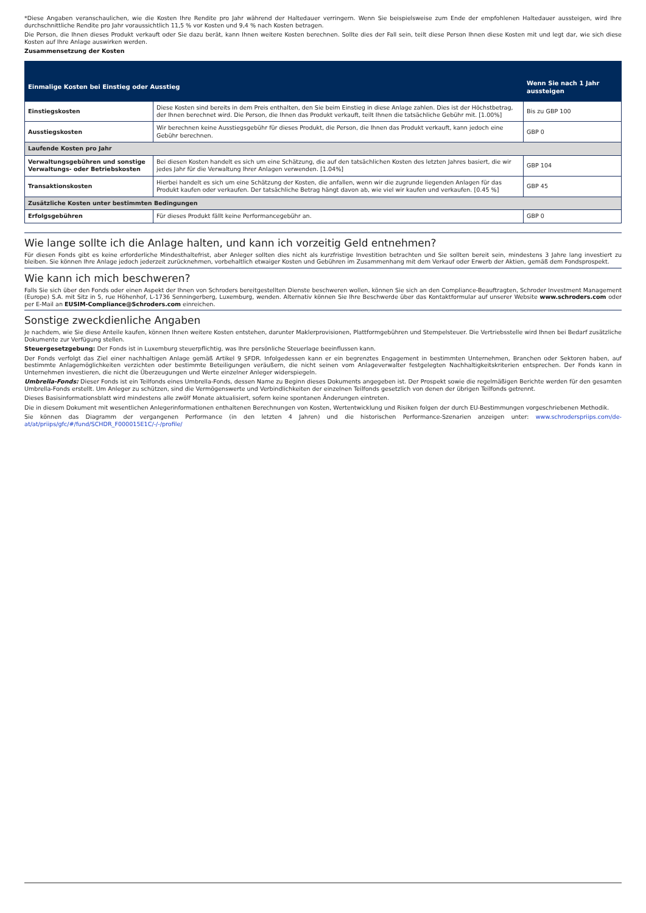*Diese Angaben veranschaulichen, wie die Kosten Ihre Rendite pro Jahr während der Haltedauer verringern. Wenn Sie beispielsweise zum Ende der empfohlenen Haltedauer aussteigen, wird Ihre durchschnittliche Rendite pro Jahr voraussichtlich 11,5 % vor Kosten und 9,4 % nach Kosten betragen.
Die Person, die Ihnen dieses Produkt verkauft oder Sie dazu berät, kann Ihnen weitere Kosten berechnen. Sollte dies der Fall sein, teilt diese Person Ihnen diese Kosten mit und legt dar, wie sich diese Kosten auf Ihre Anlage auswirken werden.
Zusammensetzung der Kosten
| Einmalige Kosten bei Einstieg oder Ausstieg | | Wenn Sie nach 1 Jahr aussteigen |
| --- | --- | --- |
| Einstiegskosten | Diese Kosten sind bereits in dem Preis enthalten, den Sie beim Einstieg in diese Anlage zahlen. Dies ist der Höchstbetrag, der Ihnen berechnet wird. Die Person, die Ihnen das Produkt verkauft, teilt Ihnen die tatsächliche Gebühr mit. [1.00%] | Bis zu GBP 100 |
| Ausstiegskosten | Wir berechnen keine Ausstiegsgebühr für dieses Produkt, die Person, die Ihnen das Produkt verkauft, kann jedoch eine Gebühr berechnen. | GBP 0 |
| Laufende Kosten pro Jahr | | |
| Verwaltungsgebühren und sonstige Verwaltungs- oder Betriebskosten | Bei diesen Kosten handelt es sich um eine Schätzung, die auf den tatsächlichen Kosten des letzten Jahres basiert, die wir jedes Jahr für die Verwaltung Ihrer Anlagen verwenden. [1.04%] | GBP 104 |
| Transaktionskosten | Hierbei handelt es sich um eine Schätzung der Kosten, die anfallen, wenn wir die zugrunde liegenden Anlagen für das Produkt kaufen oder verkaufen. Der tatsächliche Betrag hängt davon ab, wie viel wir kaufen und verkaufen. [0.45 %] | GBP 45 |
| Zusätzliche Kosten unter bestimmten Bedingungen | | |
| Erfolgsgebühren | Für dieses Produkt fällt keine Performancegebühr an. | GBP 0 |
Wie lange sollte ich die Anlage halten, und kann ich vorzeitig Geld entnehmen?
Für diesen Fonds gibt es keine erforderliche Mindesthaltefrist, aber Anleger sollten dies nicht als kurzfristige Investition betrachten und Sie sollten bereit sein, mindestens 3 Jahre lang investiert zu bleiben. Sie können Ihre Anlage jedoch jederzeit zurücknehmen, vorbehaltlich etwaiger Kosten und Gebühren im Zusammenhang mit dem Verkauf oder Erwerb der Aktien, gemäß dem Fondsprospekt.
Wie kann ich mich beschweren?
Falls Sie sich über den Fonds oder einen Aspekt der Ihnen von Schroders bereitgestellten Dienste beschweren wollen, können Sie sich an den Compliance-Beauftragten, Schroder Investment Management (Europe) S.A. mit Sitz in 5, rue Höhenhof, L-1736 Senningerberg, Luxemburg, wenden. Alternativ können Sie Ihre Beschwerde über das Kontaktformular auf unserer Website www.schroders.com oder per E-Mail an EUSIM-Compliance@Schroders.com einreichen.
Sonstige zweckdienliche Angaben
Je nachdem, wie Sie diese Anteile kaufen, können Ihnen weitere Kosten entstehen, darunter Maklerprovisionen, Plattformgebühren und Stempelsteuer. Die Vertriebsstelle wird Ihnen bei Bedarf zusätzliche Dokumente zur Verfügung stellen.
Steuergesetzgebung: Der Fonds ist in Luxemburg steuerpflichtig, was Ihre persönliche Steuerlage beeinflussen kann.
Der Fonds verfolgt das Ziel einer nachhaltigen Anlage gemäß Artikel 9 SFDR. Infolgedessen kann er ein begrenztes Engagement in bestimmten Unternehmen, Branchen oder Sektoren haben, auf bestimmte Anlagemöglichkeiten verzichten oder bestimmte Beteiligungen veräußern, die nicht seinen vom Anlageverwalter festgelegten Nachhaltigkeitskriterien entsprechen. Der Fonds kann in Unternehmen investieren, die nicht die Überzeugungen und Werte einzelner Anleger widerspiegeln.
Umbrella-Fonds: Dieser Fonds ist ein Teilfonds eines Umbrella-Fonds, dessen Name zu Beginn dieses Dokuments angegeben ist. Der Prospekt sowie die regelmäßigen Berichte werden für den gesamten Umbrella-Fonds erstellt. Um Anleger zu schützen, sind die Vermögenswerte und Verbindlichkeiten der einzelnen Teilfonds gesetzlich von denen der übrigen Teilfonds getrennt.
Dieses Basisinformationsblatt wird mindestens alle zwölf Monate aktualisiert, sofern keine spontanen Änderungen eintreten.
Die in diesem Dokument mit wesentlichen Anlegerinformationen enthaltenen Berechnungen von Kosten, Wertentwicklung und Risiken folgen der durch EU-Bestimmungen vorgeschriebenen Methodik.
Sie können das Diagramm der vergangenen Performance (in den letzten 4 Jahren) und die historischen Performance-Szenarien anzeigen unter: www.schroderspriips.com/de-at/at/priips/gfc/#/fund/SCHDR_F000015E1C/-/-/profile/